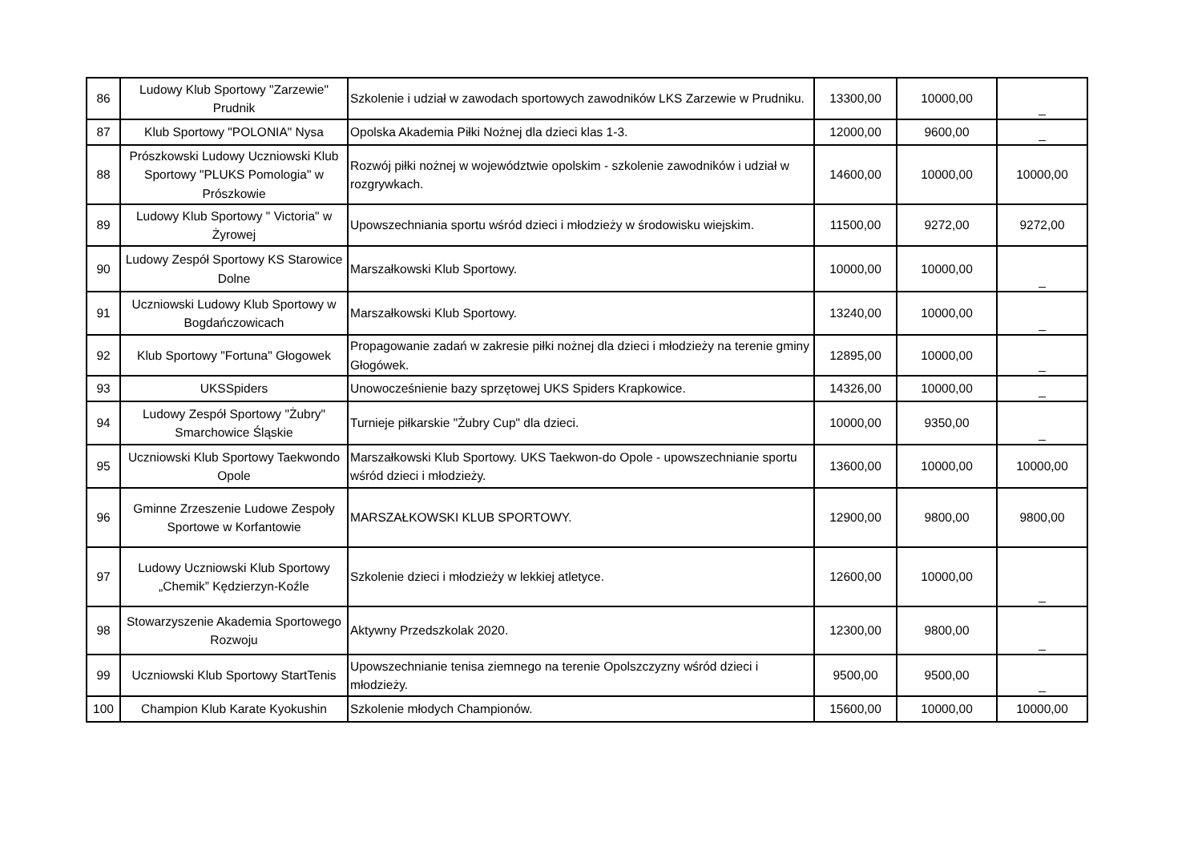| 86 | Ludowy Klub Sportowy "Zarzewie" Prudnik | Szkolenie i udział w zawodach sportowych zawodników LKS Zarzewie w Prudniku. | 13300,00 | 10000,00 | _ |
| 87 | Klub Sportowy "POLONIA" Nysa | Opolska Akademia Piłki Nożnej dla dzieci klas 1-3. | 12000,00 | 9600,00 | _ |
| 88 | Prószkowski Ludowy Uczniowski Klub Sportowy "PLUKS Pomologia" w Prószkowie | Rozwój piłki nożnej w województwie opolskim - szkolenie zawodników i udział w rozgrywkach. | 14600,00 | 10000,00 | 10000,00 |
| 89 | Ludowy Klub Sportowy " Victoria" w Żyrowej | Upowszechniania sportu wśród dzieci i młodzieży w środowisku wiejskim. | 11500,00 | 9272,00 | 9272,00 |
| 90 | Ludowy Zespół Sportowy KS Starowice Dolne | Marszałkowski Klub Sportowy. | 10000,00 | 10000,00 | _ |
| 91 | Uczniowski Ludowy Klub Sportowy w Bogdańczowicach | Marszałkowski Klub Sportowy. | 13240,00 | 10000,00 | _ |
| 92 | Klub Sportowy "Fortuna" Głogowek | Propagowanie zadań w zakresie piłki nożnej dla dzieci i młodzieży na terenie gminy Głogówek. | 12895,00 | 10000,00 | _ |
| 93 | UKSSpiders | Unowocześnienie bazy sprzętowej UKS Spiders Krapkowice. | 14326,00 | 10000,00 | _ |
| 94 | Ludowy Zespół Sportowy "Żubry" Smarchowice Śląskie | Turnieje piłkarskie "Żubry Cup" dla dzieci. | 10000,00 | 9350,00 | _ |
| 95 | Uczniowski Klub Sportowy Taekwondo Opole | Marszałkowski Klub Sportowy. UKS Taekwon-do Opole - upowszechnianie sportu wśród dzieci i młodzieży. | 13600,00 | 10000,00 | 10000,00 |
| 96 | Gminne Zrzeszenie Ludowe Zespoły Sportowe w Korfantowie | MARSZAŁKOWSKI KLUB SPORTOWY. | 12900,00 | 9800,00 | 9800,00 |
| 97 | Ludowy Uczniowski Klub Sportowy „Chemik” Kędzierzyn-Koźle | Szkolenie dzieci i młodzieży w lekkiej atletyce. | 12600,00 | 10000,00 | _ |
| 98 | Stowarzyszenie Akademia Sportowego Rozwoju | Aktywny Przedszkolak 2020. | 12300,00 | 9800,00 | _ |
| 99 | Uczniowski Klub Sportowy StartTenis | Upowszechnianie tenisa ziemnego na terenie Opolszczyzny wśród dzieci i młodzieży. | 9500,00 | 9500,00 | _ |
| 100 | Champion Klub Karate Kyokushin | Szkolenie młodych Championów. | 15600,00 | 10000,00 | 10000,00 |